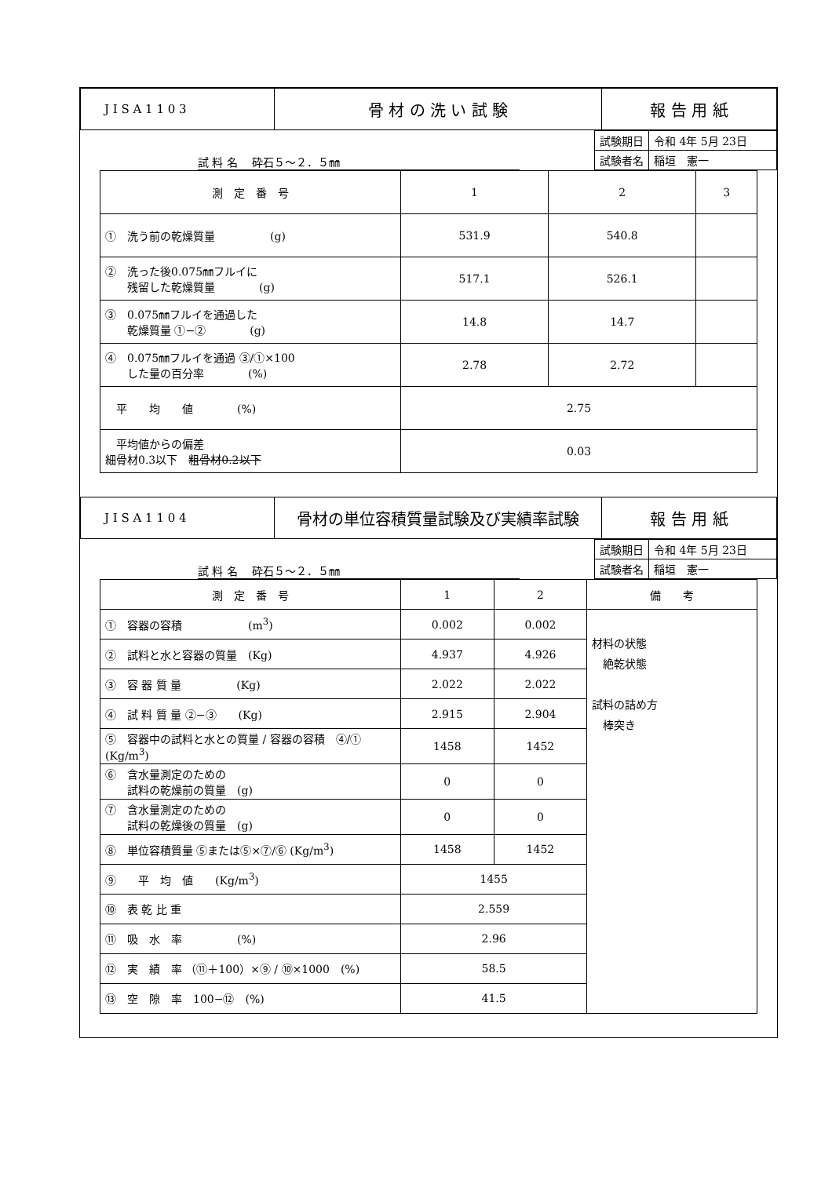| J I S A 1 1 0 3 | 骨 材 の 洗 い 試 験 | 報 告 用 紙 |
試 料 名　 砕石５～２．５㎜
| 試験期日 | 令和 4年 5月 23日 |
| 試験者名 | 稲垣 憲一 |
| 測 定 番 号 | 1 | 2 | 3 |
| ① 洗う前の乾燥質量 (g) | 531.9 | 540.8 | |
| ② 洗った後0.075㎜フルイに 残留した乾燥質量 (g) | 517.1 | 526.1 | |
| ③ 0.075㎜フルイを通過した 乾燥質量 ①−② (g) | 14.8 | 14.7 | |
| ④ 0.075㎜フルイを通過 ③/①×100 した量の百分率 (%) | 2.78 | 2.72 | |
| 平 均 値 (%) | 2.75 | | |
| 平均値からの偏差 細骨材0.3以下 粗骨材0.2以下 | 0.03 | | |
| J I S A 1 1 0 4 | 骨材の単位容積質量試験及び実績率試験 | 報 告 用 紙 |
試 料 名　 砕石５～２．５㎜
| 試験期日 | 令和 4年 5月 23日 |
| 試験者名 | 稲垣 憲一 |
| 測 定 番 号 | 1 | 2 | 備 考 |
| ① 容器の容積 (m<sup>3</sup>) | 0.002 | 0.002 | 材料の状態 絶乾状態 試料の詰め方 棒突き |
| ② 試料と水と容器の質量 (Kg) | 4.937 | 4.926 | |
| ③ 容 器 質 量 (Kg) | 2.022 | 2.022 | |
| ④ 試 料 質 量 ②−③ (Kg) | 2.915 | 2.904 | |
| ⑤ 容器中の試料と水との質量 / 容器の容積 ④/① (Kg/m<sup>3</sup>) | 1458 | 1452 | |
| ⑥ 含水量測定のための 試料の乾燥前の質量 (g) | 0 | 0 | |
| ⑦ 含水量測定のための 試料の乾燥後の質量 (g) | 0 | 0 | |
| ⑧ 単位容積質量 ⑤または⑤×⑦/⑥ (Kg/m<sup>3</sup>) | 1458 | 1452 | |
| ⑨ 平 均 値 (Kg/m<sup>3</sup>) | 1455 | | |
| ⑩ 表 乾 比 重 | 2.559 | | |
| ⑪ 吸 水 率 (%) | 2.96 | | |
| ⑫ 実 績 率 （⑪＋100）×⑨ / ⑩×1000 (%) | 58.5 | | |
| ⑬ 空 隙 率 100−⑫ (%) | 41.5 | | |